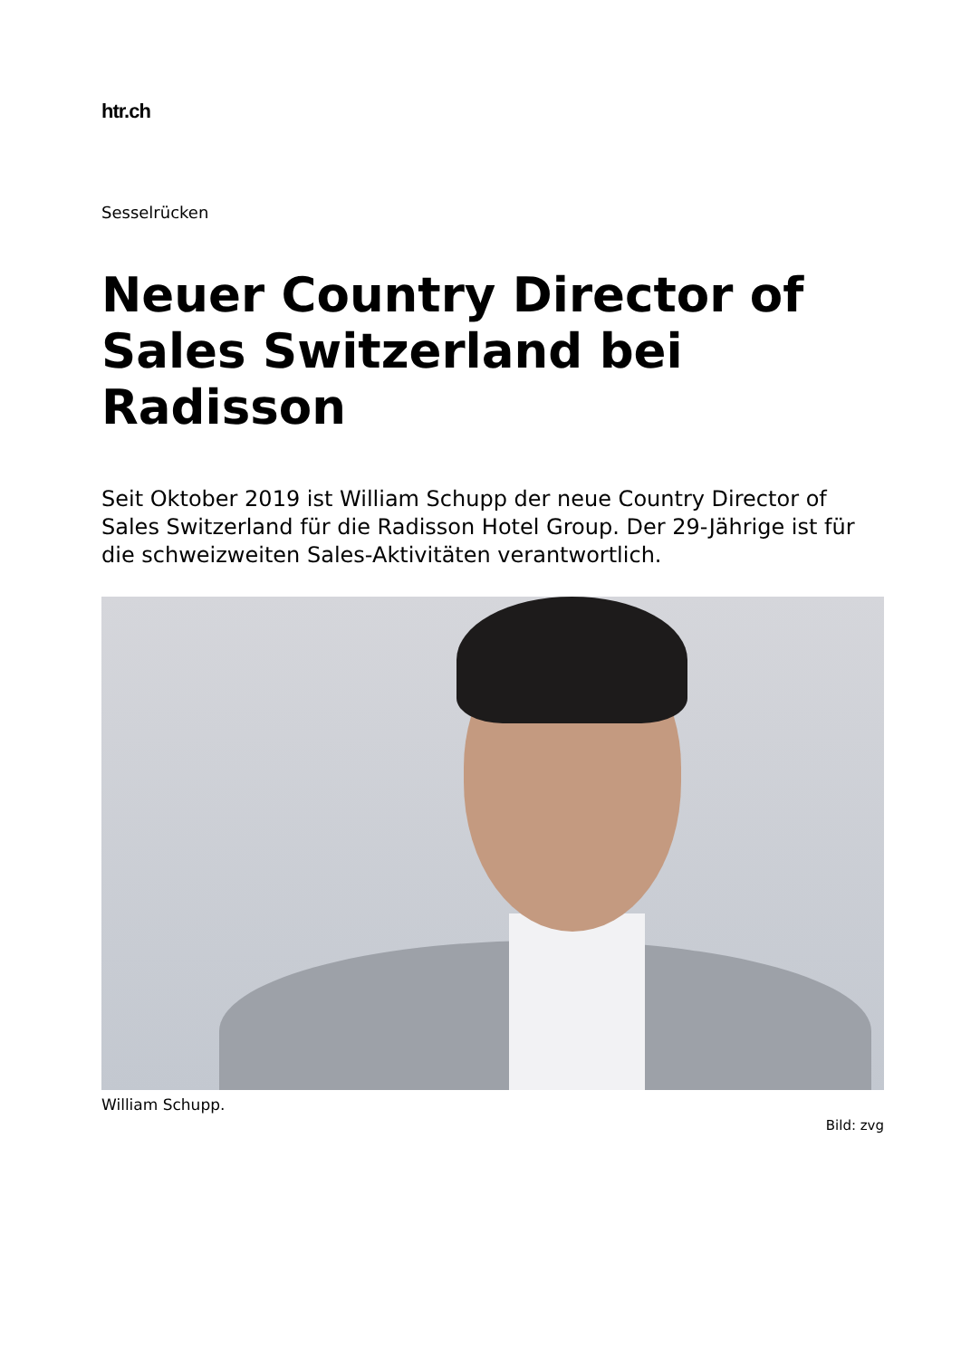htr.ch
Sesselrücken
Neuer Country Director of Sales Switzerland bei Radisson
Seit Oktober 2019 ist William Schupp der neue Country Director of Sales Switzerland für die Radisson Hotel Group. Der 29-Jährige ist für die schweizweiten Sales-Aktivitäten verantwortlich.
William Schupp.
Bild: zvg